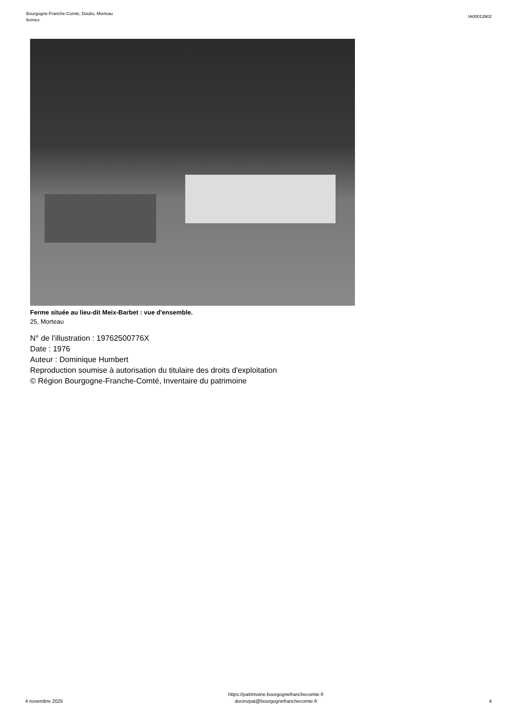Bourgogne-Franche-Comté, Doubs, Morteau
fermes
IA00013902
Ferme située au lieu-dit Meix-Barbet : vue d'ensemble.
25, Morteau
N° de l’illustration : 19762500776X
Date : 1976
Auteur : Dominique Humbert
Reproduction soumise à autorisation du titulaire des droits d'exploitation
© Région Bourgogne-Franche-Comté, Inventaire du patrimoine
4 novembre 2025
https://patrimoine.bourgognefranchecomte.fr
docinvpat@bourgognefranchecomte.fr
4